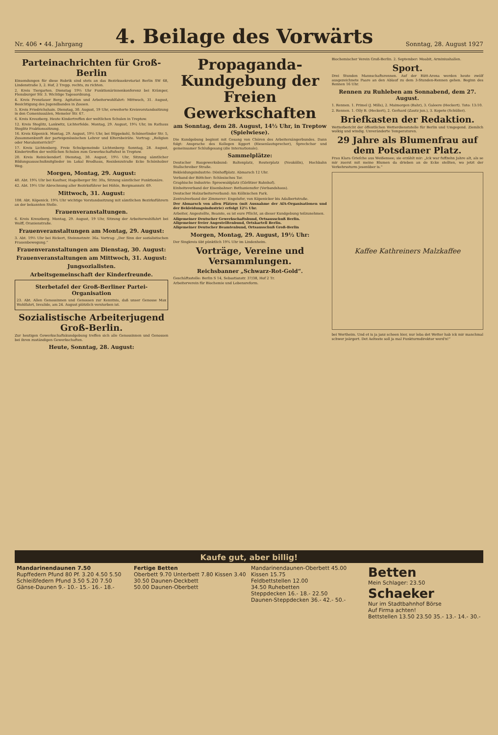Nr. 406 • 44. Jahrgang 4. Beilage des Vorwärts Sonntag, 28. August 1927
Parteinachrichten für Groß-Berlin
Einsendungen für diese Rubrik sind stets an das Bezirkssekretariat Berlin SW 68, Lindenstraße 3, 2. Hof, 2 Trepp. rechts, zu richten.
2. Kreis Tiergarten. Dienstag 19½ Uhr Funktionärinnenkonferenz bei Krämper, Flensburger Str. 3. Wichtige Tagesordnung.
4. Kreis Prenzlauer Berg. Agitation und Arbeiterwohlfahrt: Mittwoch, 31. August, Besichtigung des Jugendbandes in Zossen.
5. Kreis Friedrichshain. Dienstag, 30. August, 19 Uhr, erweiterte Kreisvorstandssitzung in den Comeniussälen, Memeler Str. 67.
6. Kreis Kreuzberg. Heute Kindertreffen der weltlichen Schulen in Treptow.
12. Kreis Steglitz, Lankwitz, Lichterfelde. Montag, 29. August, 19¼ Uhr, im Rathaus Steglitz Fraktionssitzung.
16. Kreis Köpenick. Montag, 29. August, 19½ Uhr, bei Stippekohl, Schönerlinder Str. 5, Zusammenkunft der parteigenössischen Lehrer und Elternbeiräte. Vortrag: „Religion oder Moralunterricht?“
17. Kreis Lichtenberg. Freie Schulgemeinde Lichtenberg: Sonntag, 28. August, Kindertreffen der weltlichen Schulen zum Gewerkschaftsfest in Treptow.
20. Kreis Reinickendorf. Dienstag, 30. August, 19½ Uhr, Sitzung sämtlicher Bildungsausschußmitglieder im Lokal Brodhaus, Residenzstraße Ecke Schönholzer Weg.
Morgen, Montag, 29. August:
40. Abt. 19¾ Uhr bei Kaufner, Hagelberger Str. 30a, Sitzung sämtlicher Funktionäre.
42. Abt. 19½ Uhr Abrechnung aller Bezirksführer bei Höhle, Bergmannstr. 69.
Mittwoch, 31. August:
108. Abt. Köpenick. 19¾ Uhr wichtige Vorstandssitzung mit sämtlichen Bezirksführern an der bekannten Stelle.
Frauenveranstaltungen.
6. Kreis Kreuzberg. Montag, 29. August, 19 Uhr, Sitzung der Arbeiterwohlfahrt bei Wolff, Oranienstraße.
Frauenveranstaltungen am Montag, 29. August:
3. Abt. 19½ Uhr bei Rickert, Steinmetzstr. 36a. Vortrag: „Der Sinn der sozialistischen Frauenbewegung.“
Frauenveranstaltungen am Dienstag, 30. August:
Frauenveranstaltungen am Mittwoch, 31. August:
Jungsozialisten.
Arbeitsgemeinschaft der Kinderfreunde.
Sterbetafel der Groß-Berliner Partei-Organisation
23. Abt. Allen Genossinnen und Genossen zur Kenntnis, daß unser Genosse Max Wohlfahrt, Invalide, am 24. August plötzlich verstorben ist.
Sozialistische Arbeiterjugend Groß-Berlin.
Zur heutigen Gewerkschaftskundgebung treffen sich alle Genossinnen und Genossen bei ihren zuständigen Gewerkschaften.
Heute, Sonntag, 28. August:
Propaganda-Kundgebung der Freien Gewerkschaften
am Sonntag, dem 28. August, 14½ Uhr, in Treptow (Spielwiese).
Die Kundgebung beginnt mit Gesang von Chören des Arbeitersängerbundes. Dann folgt: Ansprache des Kollegen Eggert (Riesenlautsprecher), Sprechchor und gemeinsamer Schlußgesang (die Internationale).
Sammelplätze:
Deutscher Baugewerksbund: Baltenplatz, Reuterplatz (Neukölln), Hochbahn Stallschreiber Straße.
Bekleidungsindustrie: Dönhoffplatz. Abmarsch 12 Uhr.
Verband der Böttcher: Schlesisches Tor.
Graphische Industrie: Spreewaldplatz (Görlitzer Bahnhof).
Einheitsverband der Eisenbahner: Bethanienufer (Verbandshaus).
Deutscher Holzarbeiterverband: Am Köllnischen Park.
Zentralverband der Zimmerer: Engelufer, von Köpenicker bis Adalbertstraße.
Der Abmarsch von allen Plätzen (mit Ausnahme der AfA-Organisationen und der Bekleidungsindustrie) erfolgt 12½ Uhr.
Arbeiter, Angestellte, Beamte, es ist eure Pflicht, an dieser Kundgebung teilzunehmen.
Allgemeiner Deutscher Gewerkschaftsbund, Ortsausschuß Berlin.
Allgemeiner freier Angestelltenbund, Ortskartell Berlin.
Allgemeiner Deutscher Beamtenbund, Ortsausschuß Groß-Berlin
Morgen, Montag, 29. August, 19½ Uhr:
Der Singkreis übt pünktlich 19¾ Uhr im Lindenheim.
Vorträge, Vereine und Versammlungen.
Reichsbanner „Schwarz-Rot-Gold“.
Geschäftsstelle: Berlin S 14, Sebastianstr. 37/38, Hof 2 Tr.
Arbeiterverein für Biochemie und Lebensreform.
Biochemischer Verein Groß-Berlin. 2. September: Moabit, Arminiushallen.
Sport.
Drei Stunden Mannschaftsrennen. Auf der Rütt-Arena werden heute zwölf ausgezeichnete Paare an den Ablauf zu dem 3-Stunden-Rennen gehen. Beginn des Rennen 16 Uhr.
Rennen zu Ruhleben am Sonnabend, dem 27. August.
1. Rennen. 1. Primel (J. Mills), 2. Maimorgen (Bahr), 3. Galeere (Heckert). Toto: 13:10.
2. Rennen. 1. Olly B. (Heckert), 2. Gerhard (Zautz jun.), 3. Kopete (Schüller).
Briefkasten der Redaktion.
Wetterbericht der öffentlichen Wetterdienststelle für Berlin und Umgegend. Ziemlich wolkig und windig. Unveränderte Temperaturen.
29 Jahre als Blumenfrau auf dem Potsdamer Platz.
Frau Klara Grieſche aus Weißensee; sie erzählt mir: „Ick war fuffzehn Jahre alt, als se mir zuerst mit meine Blumen da drieben an de Ecke stellten, wo jetzt der Verkehrssturm jesenüber is.“
Kaffee Kathreiners Malzkaffee
bei Wertheim. Und et is ja janz scheen hier, nur leba det Wetter hab ick mir manchmal schwer jeärgert. Det Aelteste soll ja mal Funkturmdirektor werd'n!“
Kaufe gut, aber billig!
Mandarinendaunen 7.50
Rupffedern Pfund 80 Pf. 3.20 4.50 5.50
Schleißfedern Pfund 3.50 5.20 7.50
Gänse-Daunen 9.- 10.- 15.- 16.- 18.-
Fertige Betten
Oberbett 9.70 Unterbett 7.80 Kissen 3.40
30.50 Daunen-Deckbett
50.00 Daunen-Oberbett
Mandarinendaunen-Oberbett 45.00
Kissen 15.75
Feldbettstellen 12.00
34.50 Ruhebetten
Steppdecken 16.- 18.- 22.50
Daunen-Steppdecken 36.- 42.- 50.-
Betten
Mein Schlager: 23.50
Schaeker
Nur im Stadtbahnhof Börse
Auf Firma achten!
Bettstellen 13.50 23.50 35.- 13.- 14.- 30.-